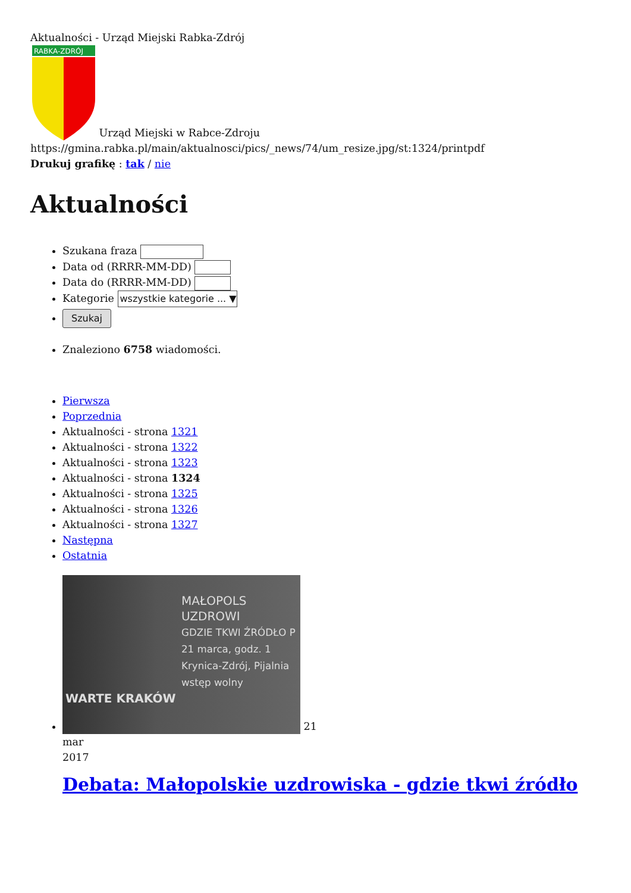Aktualności - Urząd Miejski Rabka-Zdrój
RABKA-ZDRÓJ
Urząd Miejski w Rabce-Zdroju
https://gmina.rabka.pl/main/aktualnosci/pics/_news/74/um_resize.jpg/st:1324/printpdf
Drukuj grafikę : tak / nie
Aktualności
Szukana fraza
Data od (RRRR-MM-DD)
Data do (RRRR-MM-DD)
Kategorie wszystkie kategorie ... ▼
Szukaj
Znaleziono 6758 wiadomości.
Pierwsza
Poprzednia
Aktualności - strona 1321
Aktualności - strona 1322
Aktualności - strona 1323
Aktualności - strona 1324
Aktualności - strona 1325
Aktualności - strona 1326
Aktualności - strona 1327
Następna
Ostatnia
MAŁOPOLS
UZDROWI
GDZIE TKWI ŹRÓDŁO P
21 marca, godz. 1
Krynica-Zdrój, Pijalnia
wstęp wolny
WARTE KRAKÓW
21
mar
2017
Debata: Małopolskie uzdrowiska - gdzie tkwi źródło